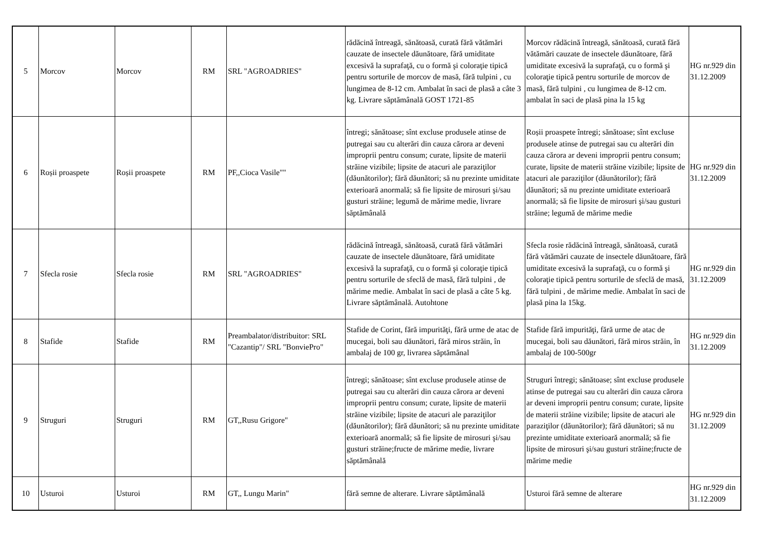| 5 | Morcov | Morcov | RM | SRL "AGROADRIES" | rădăcină întreagă, sănătoasă, curată fără vătămări cauzate de insectele dăunătoare, fără umiditate excesivă la suprafaţă, cu o formă şi coloraţie tipică pentru sorturile de morcov de masă, fără tulpini , cu lungimea de 8-12 cm. Ambalat în saci de plasă a câte 3 kg. Livrare săptămânală GOST 1721-85 | Morcov rădăcină întreagă, sănătoasă, curată fără vătămări cauzate de insectele dăunătoare, fără umiditate excesivă la suprafaţă, cu o formă şi coloraţie tipică pentru sorturile de morcov de masă, fără tulpini , cu lungimea de 8-12 cm. ambalat în saci de plasă pina la 15 kg | HG nr.929 din 31.12.2009 |
| 6 | Roșii proaspete | Roșii proaspete | RM | PF,,Cioca Vasile"" | întregi; sănătoase; sînt excluse produsele atinse de putregai sau cu alterări din cauza cărora ar deveni improprii pentru consum; curate, lipsite de materii străine vizibile; lipsite de atacuri ale paraziţilor (dăunătorilor); fără dăunători; să nu prezinte umiditate exterioară anormală; să fie lipsite de mirosuri şi/sau gusturi străine; legumă de mărime medie, livrare săptămânală | Roșii proaspete întregi; sănătoase; sînt excluse produsele atinse de putregai sau cu alterări din cauza cărora ar deveni improprii pentru consum; curate, lipsite de materii străine vizibile; lipsite de atacuri ale paraziţilor (dăunătorilor); fără dăunători; să nu prezinte umiditate exterioară anormală; să fie lipsite de mirosuri şi/sau gusturi străine; legumă de mărime medie | HG nr.929 din 31.12.2009 |
| 7 | Sfecla rosie | Sfecla rosie | RM | SRL "AGROADRIES" | rădăcină întreagă, sănătoasă, curată fără vătămări cauzate de insectele dăunătoare, fără umiditate excesivă la suprafaţă, cu o formă şi coloraţie tipică pentru sorturile de sfeclă de masă, fără tulpini , de mărime medie. Ambalat în saci de plasă a câte 5 kg. Livrare săptămânală. Autohtone | Sfecla rosie rădăcină întreagă, sănătoasă, curată fără vătămări cauzate de insectele dăunătoare, fără umiditate excesivă la suprafaţă, cu o formă şi coloraţie tipică pentru sorturile de sfeclă de masă, fără tulpini , de mărime medie. Ambalat în saci de plasă pina la 15kg. | HG nr.929 din 31.12.2009 |
| 8 | Stafide | Stafide | RM | Preambalator/distribuitor: SRL "Cazantip"/ SRL "BonviePro" | Stafide de Corint, fără impurităţi, fără urme de atac de mucegai, boli sau dăunători, fără miros străin, în ambalaj de 100 gr, livrarea săptămânal | Stafide fără impurităţi, fără urme de atac de mucegai, boli sau dăunători, fără miros străin, în ambalaj de 100-500gr | HG nr.929 din 31.12.2009 |
| 9 | Struguri | Struguri | RM | GT,,Rusu Grigore" | întregi; sănătoase; sînt excluse produsele atinse de putregai sau cu alterări din cauza cărora ar deveni improprii pentru consum; curate, lipsite de materii străine vizibile; lipsite de atacuri ale paraziţilor (dăunătorilor); fără dăunători; să nu prezinte umiditate exterioară anormală; să fie lipsite de mirosuri şi/sau gusturi străine;fructe de mărime medie, livrare săptămânală | Struguri întregi; sănătoase; sînt excluse produsele atinse de putregai sau cu alterări din cauza cărora ar deveni improprii pentru consum; curate, lipsite de materii străine vizibile; lipsite de atacuri ale paraziţilor (dăunătorilor); fără dăunători; să nu prezinte umiditate exterioară anormală; să fie lipsite de mirosuri şi/sau gusturi străine;fructe de mărime medie | HG nr.929 din 31.12.2009 |
| 10 | Usturoi | Usturoi | RM | GT,, Lungu Marin" | fără semne de alterare. Livrare săptămânală | Usturoi fără semne de alterare | HG nr.929 din 31.12.2009 |